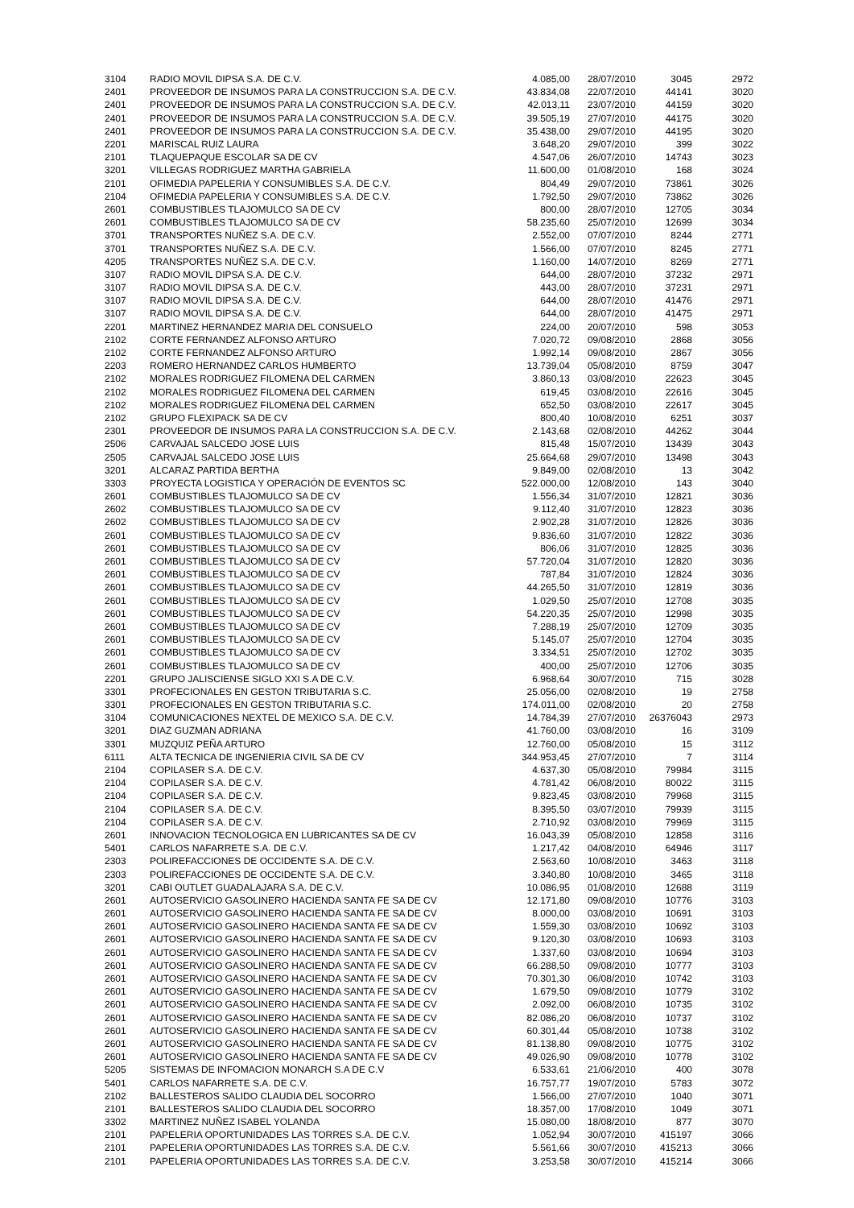| 3104 | RADIO MOVIL DIPSA S.A. DE C.V. | 4.085,00 | 28/07/2010 | 3045 | 2972 |
| 2401 | PROVEEDOR DE INSUMOS PARA LA CONSTRUCCION S.A. DE C.V. | 43.834,08 | 22/07/2010 | 44141 | 3020 |
| 2401 | PROVEEDOR DE INSUMOS PARA LA CONSTRUCCION S.A. DE C.V. | 42.013,11 | 23/07/2010 | 44159 | 3020 |
| 2401 | PROVEEDOR DE INSUMOS PARA LA CONSTRUCCION S.A. DE C.V. | 39.505,19 | 27/07/2010 | 44175 | 3020 |
| 2401 | PROVEEDOR DE INSUMOS PARA LA CONSTRUCCION S.A. DE C.V. | 35.438,00 | 29/07/2010 | 44195 | 3020 |
| 2201 | MARISCAL RUIZ LAURA | 3.648,20 | 29/07/2010 | 399 | 3022 |
| 2101 | TLAQUEPAQUE ESCOLAR SA DE CV | 4.547,06 | 26/07/2010 | 14743 | 3023 |
| 3201 | VILLEGAS RODRIGUEZ MARTHA GABRIELA | 11.600,00 | 01/08/2010 | 168 | 3024 |
| 2101 | OFIMEDIA PAPELERIA Y CONSUMIBLES S.A. DE C.V. | 804,49 | 29/07/2010 | 73861 | 3026 |
| 2104 | OFIMEDIA PAPELERIA Y CONSUMIBLES S.A. DE C.V. | 1.792,50 | 29/07/2010 | 73862 | 3026 |
| 2601 | COMBUSTIBLES TLAJOMULCO SA DE CV | 800,00 | 28/07/2010 | 12705 | 3034 |
| 2601 | COMBUSTIBLES TLAJOMULCO SA DE CV | 58.235,60 | 25/07/2010 | 12699 | 3034 |
| 3701 | TRANSPORTES NUÑEZ S.A. DE C.V. | 2.552,00 | 07/07/2010 | 8244 | 2771 |
| 3701 | TRANSPORTES NUÑEZ S.A. DE C.V. | 1.566,00 | 07/07/2010 | 8245 | 2771 |
| 4205 | TRANSPORTES NUÑEZ S.A. DE C.V. | 1.160,00 | 14/07/2010 | 8269 | 2771 |
| 3107 | RADIO MOVIL DIPSA S.A. DE C.V. | 644,00 | 28/07/2010 | 37232 | 2971 |
| 3107 | RADIO MOVIL DIPSA S.A. DE C.V. | 443,00 | 28/07/2010 | 37231 | 2971 |
| 3107 | RADIO MOVIL DIPSA S.A. DE C.V. | 644,00 | 28/07/2010 | 41476 | 2971 |
| 3107 | RADIO MOVIL DIPSA S.A. DE C.V. | 644,00 | 28/07/2010 | 41475 | 2971 |
| 2201 | MARTINEZ HERNANDEZ MARIA DEL CONSUELO | 224,00 | 20/07/2010 | 598 | 3053 |
| 2102 | CORTE FERNANDEZ ALFONSO ARTURO | 7.020,72 | 09/08/2010 | 2868 | 3056 |
| 2102 | CORTE FERNANDEZ ALFONSO ARTURO | 1.992,14 | 09/08/2010 | 2867 | 3056 |
| 2203 | ROMERO HERNANDEZ CARLOS HUMBERTO | 13.739,04 | 05/08/2010 | 8759 | 3047 |
| 2102 | MORALES RODRIGUEZ FILOMENA DEL CARMEN | 3.860,13 | 03/08/2010 | 22623 | 3045 |
| 2102 | MORALES RODRIGUEZ FILOMENA DEL CARMEN | 619,45 | 03/08/2010 | 22616 | 3045 |
| 2102 | MORALES RODRIGUEZ FILOMENA DEL CARMEN | 652,50 | 03/08/2010 | 22617 | 3045 |
| 2102 | GRUPO FLEXIPACK SA DE CV | 800,40 | 10/08/2010 | 6251 | 3037 |
| 2301 | PROVEEDOR DE INSUMOS PARA LA CONSTRUCCION S.A. DE C.V. | 2.143,68 | 02/08/2010 | 44262 | 3044 |
| 2506 | CARVAJAL SALCEDO JOSE LUIS | 815,48 | 15/07/2010 | 13439 | 3043 |
| 2505 | CARVAJAL SALCEDO JOSE LUIS | 25.664,68 | 29/07/2010 | 13498 | 3043 |
| 3201 | ALCARAZ PARTIDA BERTHA | 9.849,00 | 02/08/2010 | 13 | 3042 |
| 3303 | PROYECTA LOGISTICA Y OPERACIÓN DE EVENTOS SC | 522.000,00 | 12/08/2010 | 143 | 3040 |
| 2601 | COMBUSTIBLES TLAJOMULCO SA DE CV | 1.556,34 | 31/07/2010 | 12821 | 3036 |
| 2602 | COMBUSTIBLES TLAJOMULCO SA DE CV | 9.112,40 | 31/07/2010 | 12823 | 3036 |
| 2602 | COMBUSTIBLES TLAJOMULCO SA DE CV | 2.902,28 | 31/07/2010 | 12826 | 3036 |
| 2601 | COMBUSTIBLES TLAJOMULCO SA DE CV | 9.836,60 | 31/07/2010 | 12822 | 3036 |
| 2601 | COMBUSTIBLES TLAJOMULCO SA DE CV | 806,06 | 31/07/2010 | 12825 | 3036 |
| 2601 | COMBUSTIBLES TLAJOMULCO SA DE CV | 57.720,04 | 31/07/2010 | 12820 | 3036 |
| 2601 | COMBUSTIBLES TLAJOMULCO SA DE CV | 787,84 | 31/07/2010 | 12824 | 3036 |
| 2601 | COMBUSTIBLES TLAJOMULCO SA DE CV | 44.265,50 | 31/07/2010 | 12819 | 3036 |
| 2601 | COMBUSTIBLES TLAJOMULCO SA DE CV | 1.029,50 | 25/07/2010 | 12708 | 3035 |
| 2601 | COMBUSTIBLES TLAJOMULCO SA DE CV | 54.220,35 | 25/07/2010 | 12998 | 3035 |
| 2601 | COMBUSTIBLES TLAJOMULCO SA DE CV | 7.288,19 | 25/07/2010 | 12709 | 3035 |
| 2601 | COMBUSTIBLES TLAJOMULCO SA DE CV | 5.145,07 | 25/07/2010 | 12704 | 3035 |
| 2601 | COMBUSTIBLES TLAJOMULCO SA DE CV | 3.334,51 | 25/07/2010 | 12702 | 3035 |
| 2601 | COMBUSTIBLES TLAJOMULCO SA DE CV | 400,00 | 25/07/2010 | 12706 | 3035 |
| 2201 | GRUPO JALISCIENSE SIGLO XXI S.A DE C.V. | 6.968,64 | 30/07/2010 | 715 | 3028 |
| 3301 | PROFECIONALES EN GESTON TRIBUTARIA S.C. | 25.056,00 | 02/08/2010 | 19 | 2758 |
| 3301 | PROFECIONALES EN GESTON TRIBUTARIA S.C. | 174.011,00 | 02/08/2010 | 20 | 2758 |
| 3104 | COMUNICACIONES NEXTEL DE MEXICO S.A. DE C.V. | 14.784,39 | 27/07/2010 | 26376043 | 2973 |
| 3201 | DIAZ GUZMAN ADRIANA | 41.760,00 | 03/08/2010 | 16 | 3109 |
| 3301 | MUZQUIZ PEÑA ARTURO | 12.760,00 | 05/08/2010 | 15 | 3112 |
| 6111 | ALTA TECNICA DE INGENIERIA CIVIL SA DE CV | 344.953,45 | 27/07/2010 | 7 | 3114 |
| 2104 | COPILASER S.A. DE C.V. | 4.637,30 | 05/08/2010 | 79984 | 3115 |
| 2104 | COPILASER S.A. DE C.V. | 4.781,42 | 06/08/2010 | 80022 | 3115 |
| 2104 | COPILASER S.A. DE C.V. | 9.823,45 | 03/08/2010 | 79968 | 3115 |
| 2104 | COPILASER S.A. DE C.V. | 8.395,50 | 03/07/2010 | 79939 | 3115 |
| 2104 | COPILASER S.A. DE C.V. | 2.710,92 | 03/08/2010 | 79969 | 3115 |
| 2601 | INNOVACION TECNOLOGICA EN LUBRICANTES SA DE CV | 16.043,39 | 05/08/2010 | 12858 | 3116 |
| 5401 | CARLOS NAFARRETE S.A. DE C.V. | 1.217,42 | 04/08/2010 | 64946 | 3117 |
| 2303 | POLIREFACCIONES DE OCCIDENTE S.A. DE C.V. | 2.563,60 | 10/08/2010 | 3463 | 3118 |
| 2303 | POLIREFACCIONES DE OCCIDENTE S.A. DE C.V. | 3.340,80 | 10/08/2010 | 3465 | 3118 |
| 3201 | CABI OUTLET GUADALAJARA S.A. DE C.V. | 10.086,95 | 01/08/2010 | 12688 | 3119 |
| 2601 | AUTOSERVICIO GASOLINERO HACIENDA SANTA FE SA DE CV | 12.171,80 | 09/08/2010 | 10776 | 3103 |
| 2601 | AUTOSERVICIO GASOLINERO HACIENDA SANTA FE SA DE CV | 8.000,00 | 03/08/2010 | 10691 | 3103 |
| 2601 | AUTOSERVICIO GASOLINERO HACIENDA SANTA FE SA DE CV | 1.559,30 | 03/08/2010 | 10692 | 3103 |
| 2601 | AUTOSERVICIO GASOLINERO HACIENDA SANTA FE SA DE CV | 9.120,30 | 03/08/2010 | 10693 | 3103 |
| 2601 | AUTOSERVICIO GASOLINERO HACIENDA SANTA FE SA DE CV | 1.337,60 | 03/08/2010 | 10694 | 3103 |
| 2601 | AUTOSERVICIO GASOLINERO HACIENDA SANTA FE SA DE CV | 66.288,50 | 09/08/2010 | 10777 | 3103 |
| 2601 | AUTOSERVICIO GASOLINERO HACIENDA SANTA FE SA DE CV | 70.301,30 | 06/08/2010 | 10742 | 3103 |
| 2601 | AUTOSERVICIO GASOLINERO HACIENDA SANTA FE SA DE CV | 1.679,50 | 09/08/2010 | 10779 | 3102 |
| 2601 | AUTOSERVICIO GASOLINERO HACIENDA SANTA FE SA DE CV | 2.092,00 | 06/08/2010 | 10735 | 3102 |
| 2601 | AUTOSERVICIO GASOLINERO HACIENDA SANTA FE SA DE CV | 82.086,20 | 06/08/2010 | 10737 | 3102 |
| 2601 | AUTOSERVICIO GASOLINERO HACIENDA SANTA FE SA DE CV | 60.301,44 | 05/08/2010 | 10738 | 3102 |
| 2601 | AUTOSERVICIO GASOLINERO HACIENDA SANTA FE SA DE CV | 81.138,80 | 09/08/2010 | 10775 | 3102 |
| 2601 | AUTOSERVICIO GASOLINERO HACIENDA SANTA FE SA DE CV | 49.026,90 | 09/08/2010 | 10778 | 3102 |
| 5205 | SISTEMAS DE INFOMACION MONARCH S.A DE C.V | 6.533,61 | 21/06/2010 | 400 | 3078 |
| 5401 | CARLOS NAFARRETE S.A. DE C.V. | 16.757,77 | 19/07/2010 | 5783 | 3072 |
| 2102 | BALLESTEROS SALIDO CLAUDIA DEL SOCORRO | 1.566,00 | 27/07/2010 | 1040 | 3071 |
| 2101 | BALLESTEROS SALIDO CLAUDIA DEL SOCORRO | 18.357,00 | 17/08/2010 | 1049 | 3071 |
| 3302 | MARTINEZ NUÑEZ ISABEL YOLANDA | 15.080,00 | 18/08/2010 | 877 | 3070 |
| 2101 | PAPELERIA OPORTUNIDADES LAS TORRES S.A. DE C.V. | 1.052,94 | 30/07/2010 | 415197 | 3066 |
| 2101 | PAPELERIA OPORTUNIDADES LAS TORRES S.A. DE C.V. | 5.561,66 | 30/07/2010 | 415213 | 3066 |
| 2101 | PAPELERIA OPORTUNIDADES LAS TORRES S.A. DE C.V. | 3.253,58 | 30/07/2010 | 415214 | 3066 |